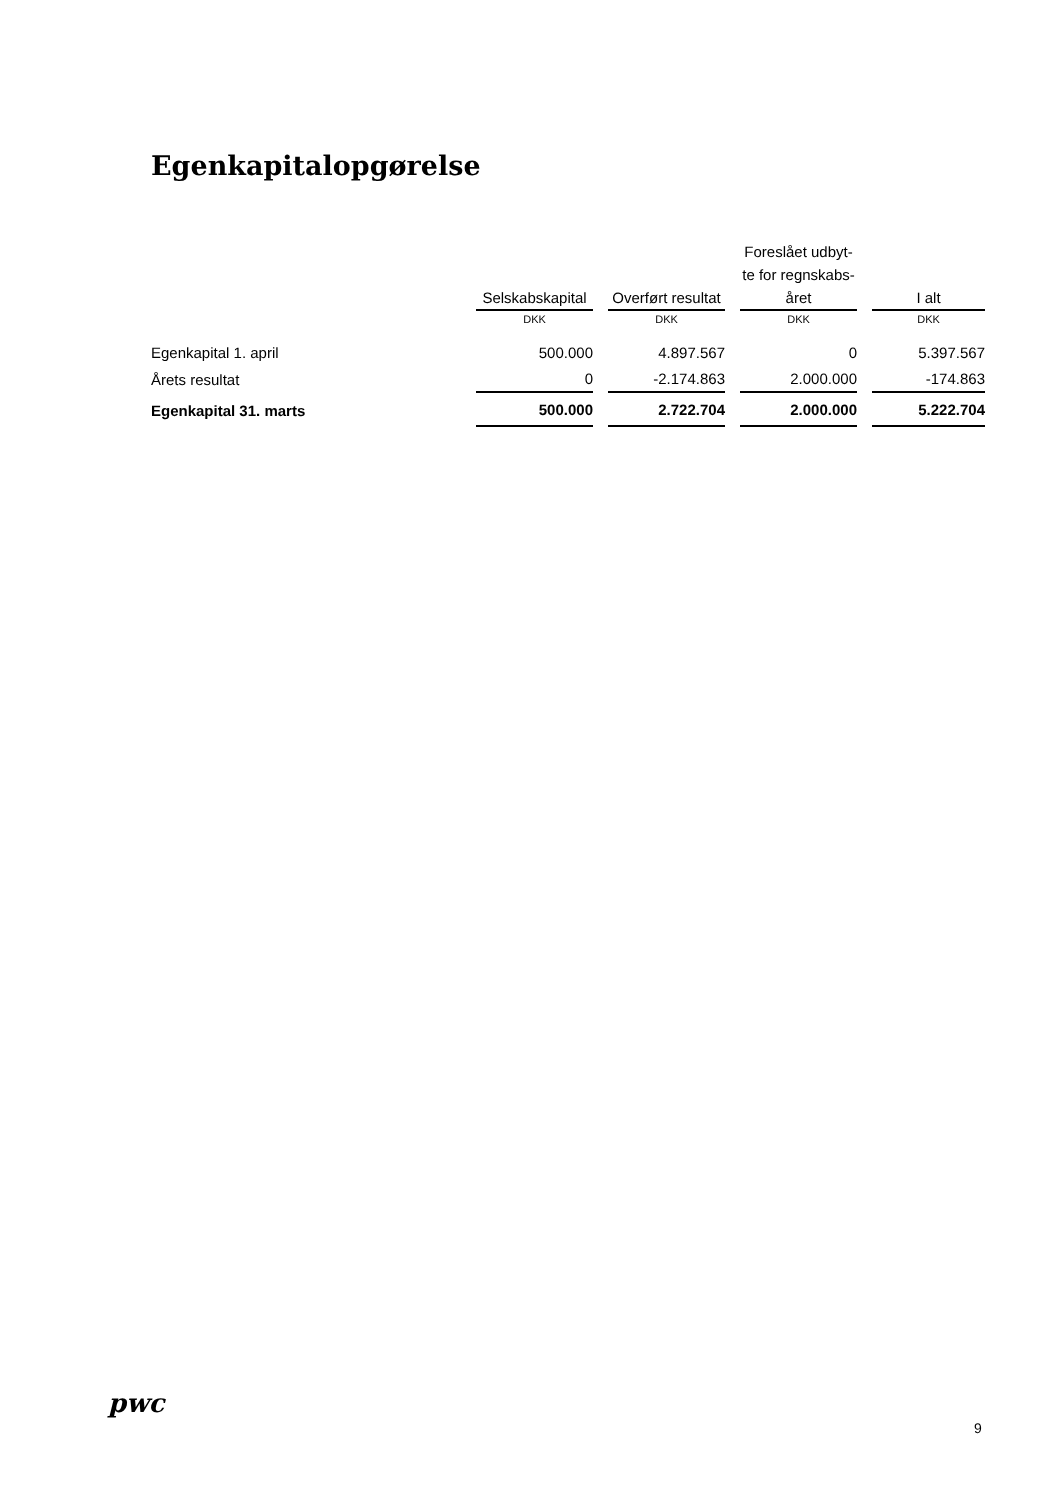Egenkapitalopgørelse
| | Selskabskapital | Overført resultat | Foreslået udbyt- te for regnskabs- året | I alt |
| --- | --- | --- | --- | --- |
| | DKK | DKK | DKK | DKK |
| Egenkapital 1. april | 500.000 | 4.897.567 | 0 | 5.397.567 |
| Årets resultat | 0 | -2.174.863 | 2.000.000 | -174.863 |
| Egenkapital 31. marts | 500.000 | 2.722.704 | 2.000.000 | 5.222.704 |
pwc
9